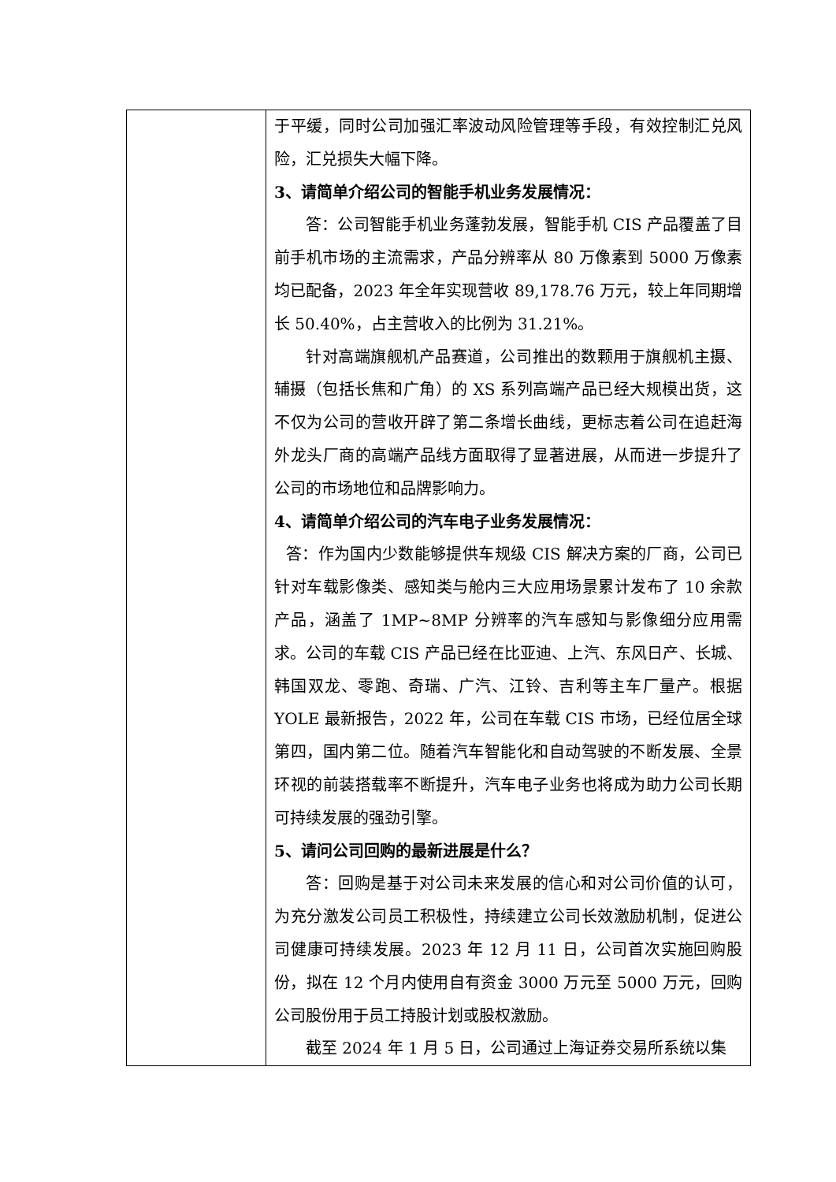| | 于平缓，同时公司加强汇率波动风险管理等手段，有效控制汇兑风险，汇兑损失大幅下降。 3、请简单介绍公司的智能手机业务发展情况： 答：公司智能手机业务蓬勃发展，智能手机 CIS 产品覆盖了目前手机市场的主流需求，产品分辨率从 80 万像素到 5000 万像素均已配备，2023 年全年实现营收 89,178.76 万元，较上年同期增长 50.40%，占主营收入的比例为 31.21%。 针对高端旗舰机产品赛道，公司推出的数颗用于旗舰机主摄、辅摄（包括长焦和广角）的 XS 系列高端产品已经大规模出货，这不仅为公司的营收开辟了第二条增长曲线，更标志着公司在追赶海外龙头厂商的高端产品线方面取得了显著进展，从而进一步提升了公司的市场地位和品牌影响力。 4、请简单介绍公司的汽车电子业务发展情况： 答：作为国内少数能够提供车规级 CIS 解决方案的厂商，公司已针对车载影像类、感知类与舱内三大应用场景累计发布了 10 余款产品，涵盖了 1MP~8MP 分辨率的汽车感知与影像细分应用需求。公司的车载 CIS 产品已经在比亚迪、上汽、东风日产、长城、韩国双龙、零跑、奇瑞、广汽、江铃、吉利等主车厂量产。根据 YOLE 最新报告，2022 年，公司在车载 CIS 市场，已经位居全球第四，国内第二位。随着汽车智能化和自动驾驶的不断发展、全景环视的前装搭载率不断提升，汽车电子业务也将成为助力公司长期可持续发展的强劲引擎。 5、请问公司回购的最新进展是什么？ 答：回购是基于对公司未来发展的信心和对公司价值的认可，为充分激发公司员工积极性，持续建立公司长效激励机制，促进公司健康可持续发展。2023 年 12 月 11 日，公司首次实施回购股份，拟在 12 个月内使用自有资金 3000 万元至 5000 万元，回购公司股份用于员工持股计划或股权激励。 截至 2024 年 1 月 5 日，公司通过上海证券交易所系统以集 |